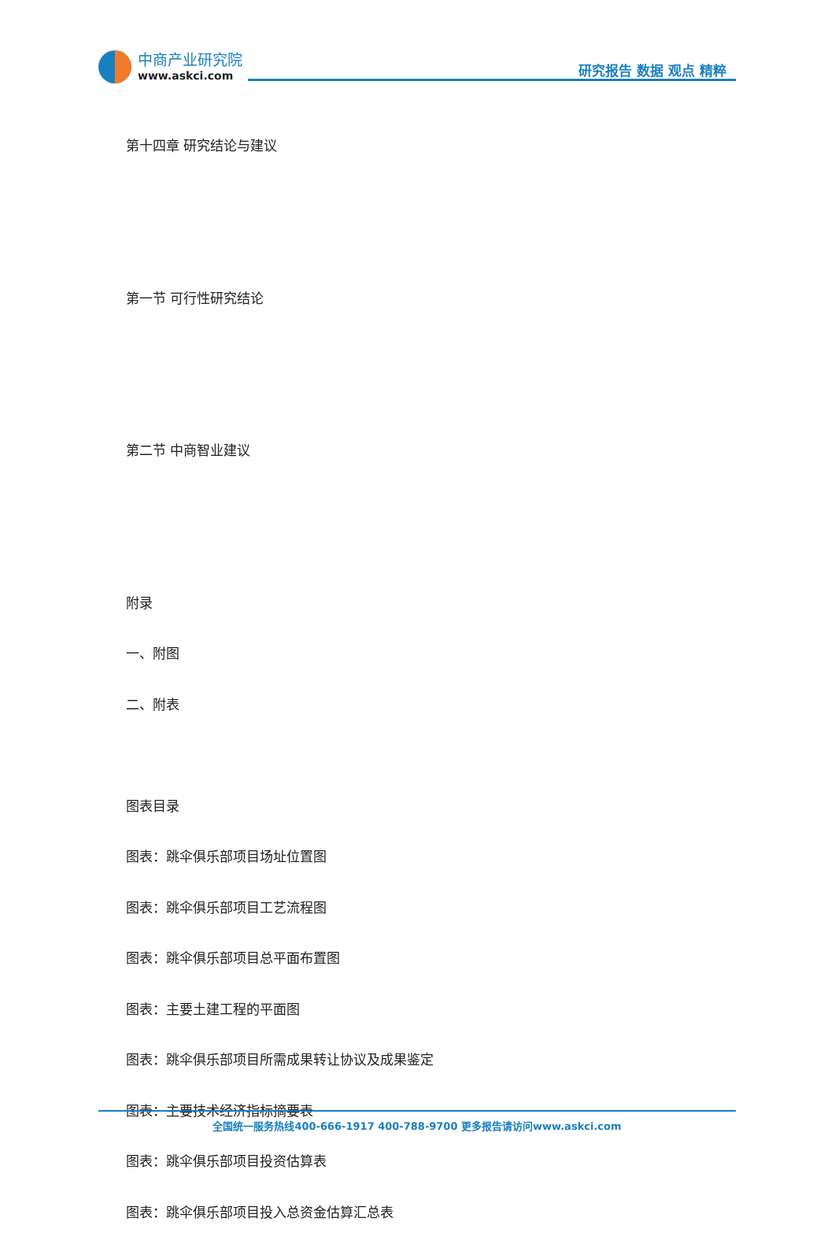中商产业研究院
www.askci.com
研究报告 数据 观点 精粹
第十四章 研究结论与建议
第一节 可行性研究结论
第二节 中商智业建议
附录
一、附图
二、附表
图表目录
图表：跳伞俱乐部项目场址位置图
图表：跳伞俱乐部项目工艺流程图
图表：跳伞俱乐部项目总平面布置图
图表：主要土建工程的平面图
图表：跳伞俱乐部项目所需成果转让协议及成果鉴定
图表：主要技术经济指标摘要表
图表：跳伞俱乐部项目投资估算表
图表：跳伞俱乐部项目投入总资金估算汇总表
全国统一服务热线400-666-1917 400-788-9700 更多报告请访问www.askci.com